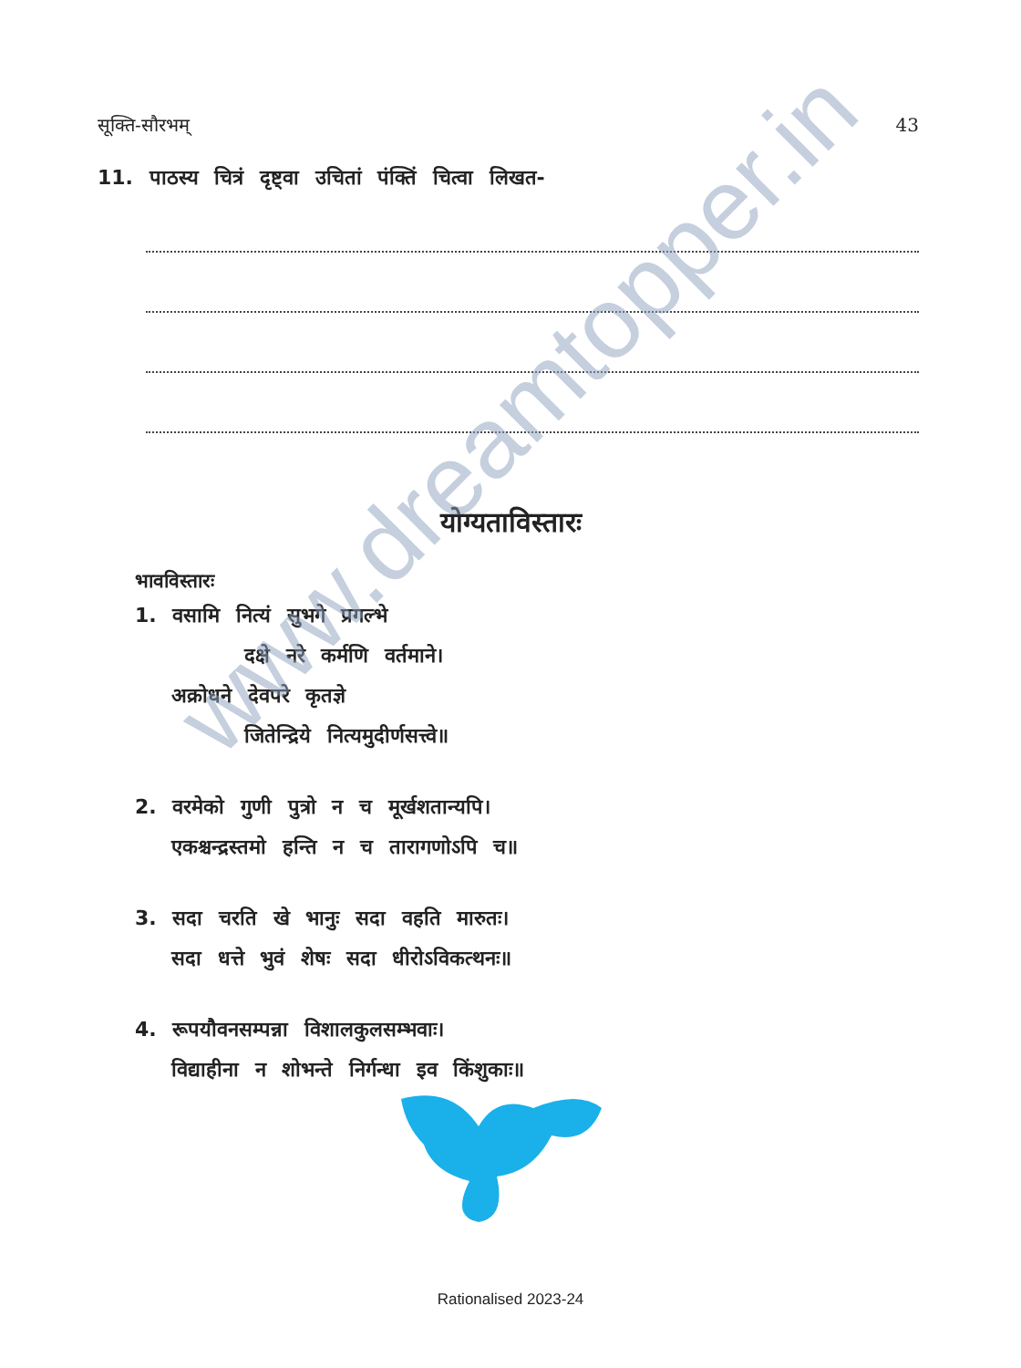सूक्ति-सौरभम् 43
11. पाठस्य चित्रं दृष्ट्वा उचितां पंक्तिं चित्वा लिखत-
योग्यताविस्तारः
भावविस्तारः
1. वसामि नित्यं सुभगे प्रगल्भे
दक्षे नरे कर्मणि वर्तमाने।
अक्रोधने देवपरे कृतज्ञे
जितेन्द्रिये नित्यमुदीर्णसत्त्वे॥
2. वरमेको गुणी पुत्रो न च मूर्खशतान्यपि।
एकश्चन्द्रस्तमो हन्ति न च तारागणोऽपि च॥
3. सदा चरति खे भानुः सदा वहति मारुतः।
सदा धत्ते भुवं शेषः सदा धीरोऽविकत्थनः॥
4. रूपयौवनसम्पन्ना विशालकुलसम्भवाः।
विद्याहीना न शोभन्ते निर्गन्धा इव किंशुकाः॥
www.dreamtopper.in
Rationalised 2023-24